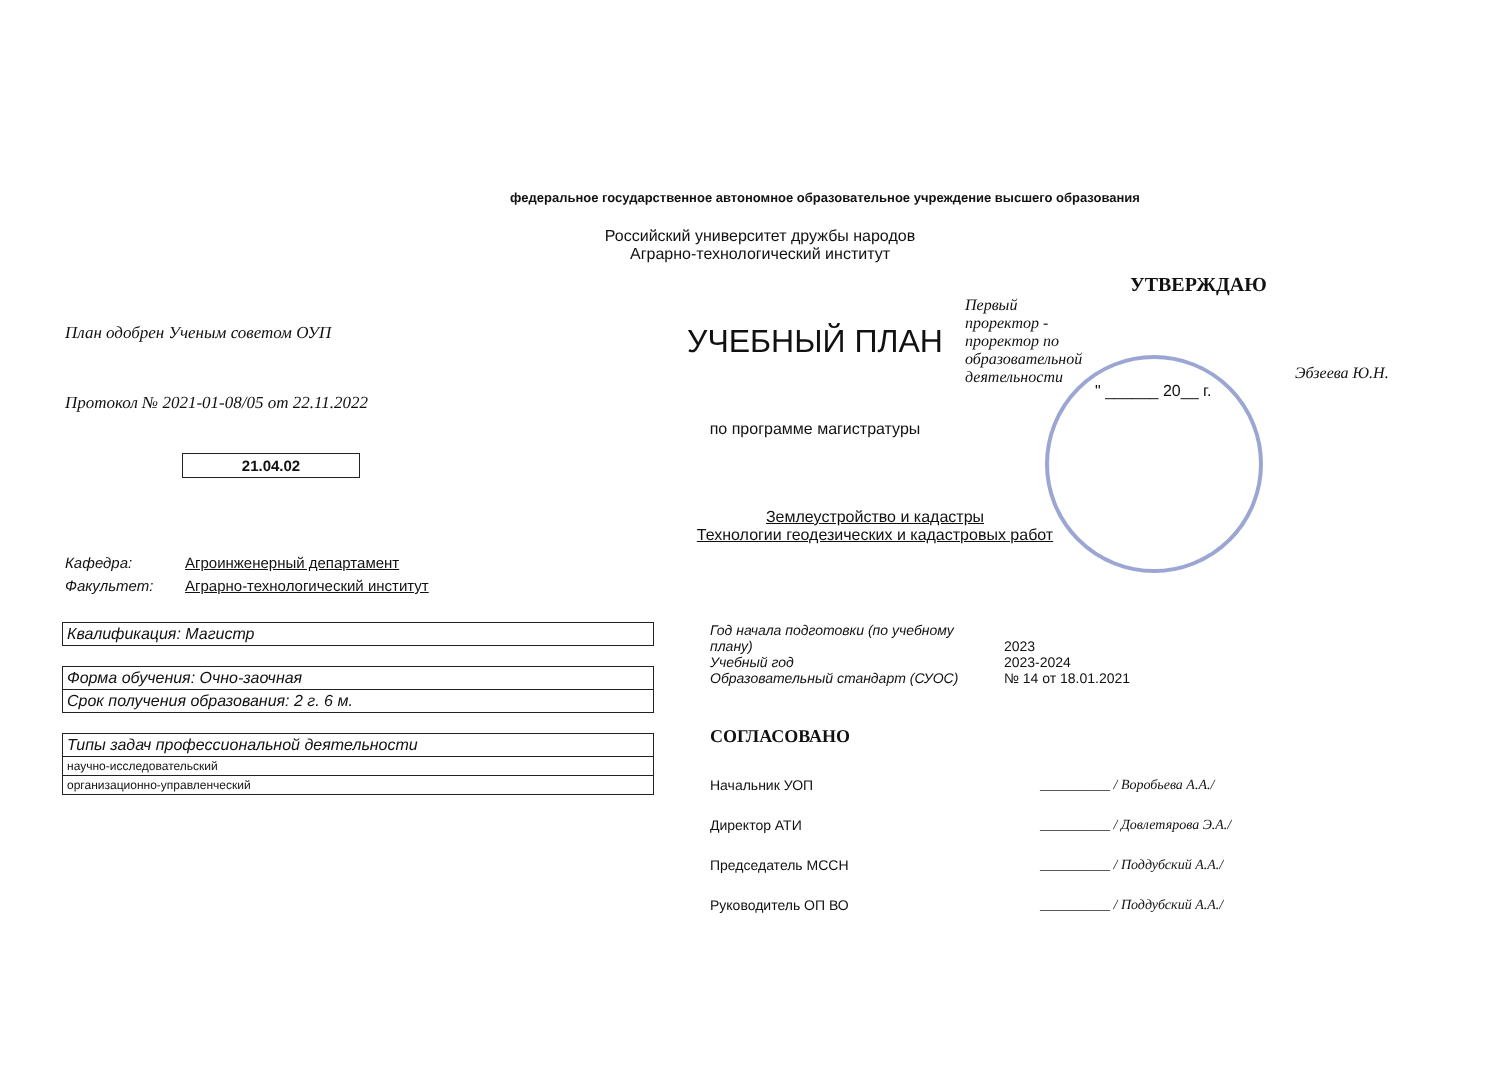федеральное государственное автономное образовательное учреждение высшего образования
Российский университет дружбы народов
Аграрно-технологический институт
План одобрен Ученым советом ОУП
Протокол № 2021-01-08/05 от 22.11.2022
21.04.02
УЧЕБНЫЙ ПЛАН
по программе магистратуры
УТВЕРЖДАЮ
Первый проректор - проректор по образовательной деятельности
Эбзеева Ю.Н.
" ______ 20__ г.
Землеустройство и кадастры
Технологии геодезических и кадастровых работ
Кафедра: Агроинженерный департамент
Факультет: Аграрно-технологический институт
| Квалификация: Магистр |
| Форма обучения: Очно-заочная |
| Срок получения образования: 2 г. 6 м. |
| Типы задач профессиональной деятельности |
| научно-исследовательский |
| организационно-управленческий |
Год начала подготовки (по учебному плану) 2023
Учебный год 2023-2024
Образовательный стандарт (СУОС) № 14 от 18.01.2021
СОГЛАСОВАНО
Начальник УОП __________ / Воробьева А.А./
Директор АТИ __________ / Довлетярова Э.А./
Председатель МССН __________ / Поддубский А.А./
Руководитель ОП ВО __________ / Поддубский А.А./